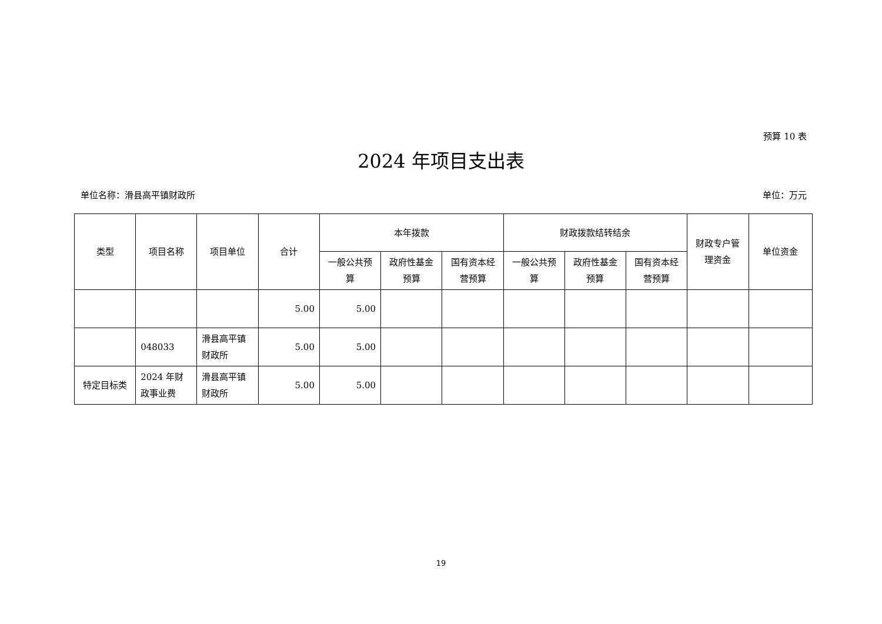预算 10 表
2024 年项目支出表
单位名称：滑县高平镇财政所 单位：万元
| 类型 | 项目名称 | 项目单位 | 合计 | 本年拨款 | | | 财政拨款结转结余 | | | 财政专户管理资金 | 单位资金 |
| --- | --- | --- | --- | --- | --- | --- | --- | --- | --- | --- | --- |
| | | | | 一般公共预算 | 政府性基金预算 | 国有资本经营预算 | 一般公共预算 | 政府性基金预算 | 国有资本经营预算 | | |
| | | | 5.00 | 5.00 | | | | | | | |
| | 048033 | 滑县高平镇财政所 | 5.00 | 5.00 | | | | | | | |
| 特定目标类 | 2024 年财政事业费 | 滑县高平镇财政所 | 5.00 | 5.00 | | | | | | | |
19